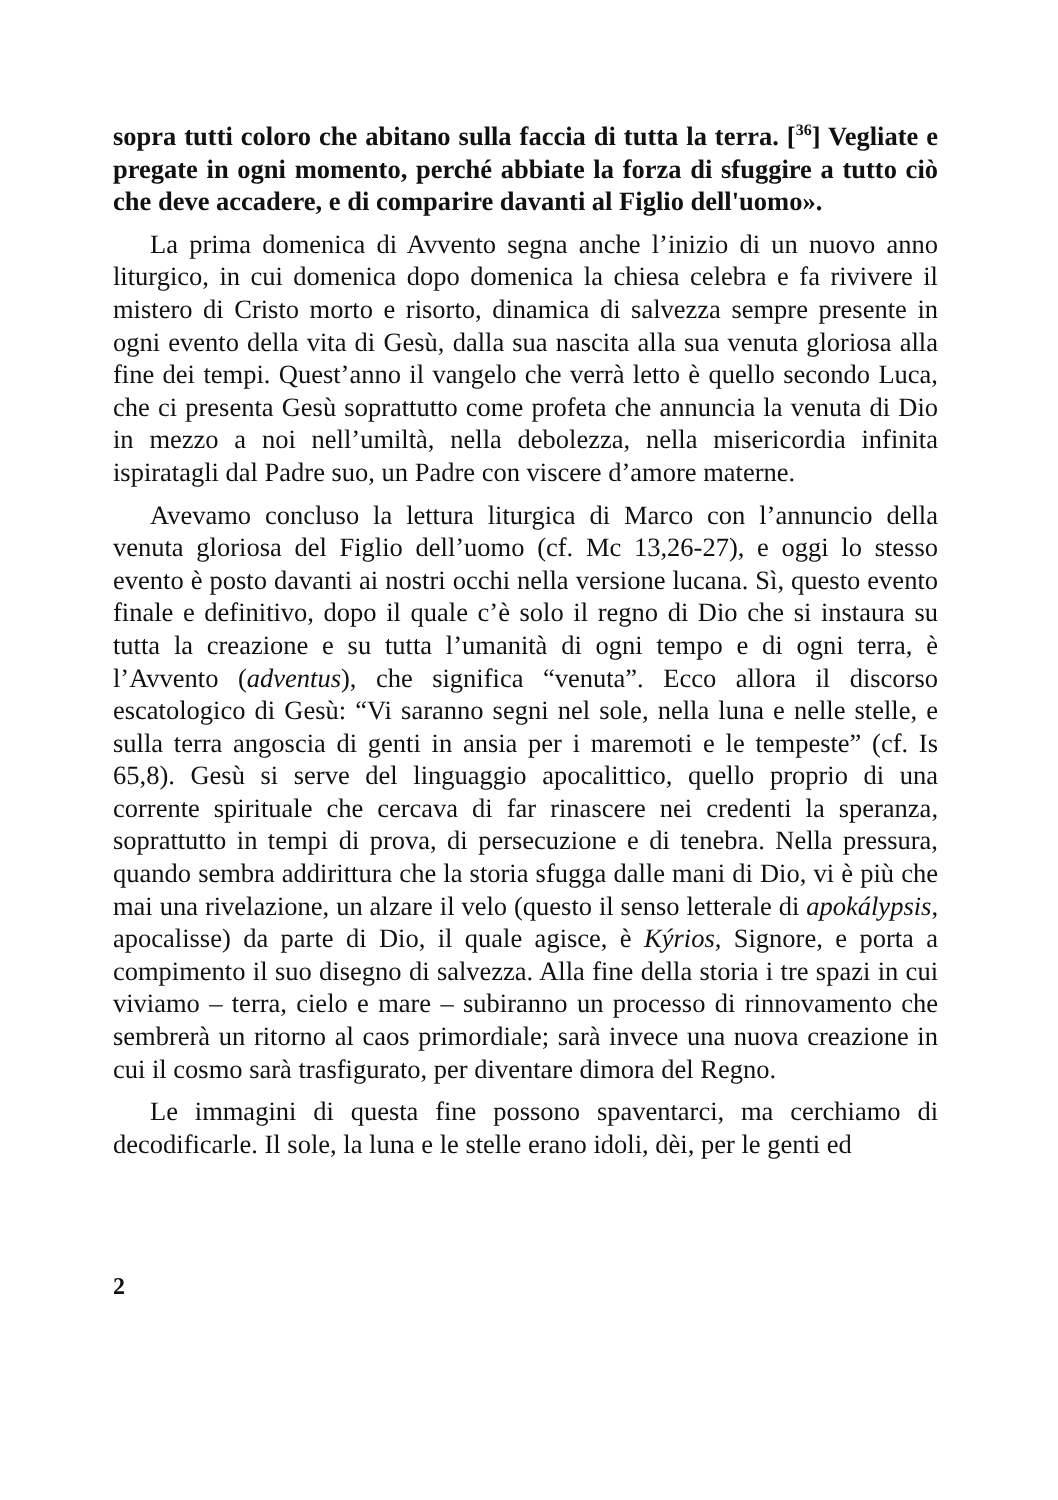sopra tutti coloro che abitano sulla faccia di tutta la terra. [<sup>36</sup>] Vegliate e pregate in ogni momento, perché abbiate la forza di sfuggire a tutto ciò che deve accadere, e di comparire davanti al Figlio dell'uomo».
La prima domenica di Avvento segna anche l’inizio di un nuovo anno liturgico, in cui domenica dopo domenica la chiesa celebra e fa rivivere il mistero di Cristo morto e risorto, dinamica di salvezza sempre presente in ogni evento della vita di Gesù, dalla sua nascita alla sua venuta gloriosa alla fine dei tempi. Quest’anno il vangelo che verrà letto è quello secondo Luca, che ci presenta Gesù soprattutto come profeta che annuncia la venuta di Dio in mezzo a noi nell’umiltà, nella debolezza, nella misericordia infinita ispiratagli dal Padre suo, un Padre con viscere d’amore materne.
Avevamo concluso la lettura liturgica di Marco con l’annuncio della venuta gloriosa del Figlio dell’uomo (cf. Mc 13,26-27), e oggi lo stesso evento è posto davanti ai nostri occhi nella versione lucana. Sì, questo evento finale e definitivo, dopo il quale c’è solo il regno di Dio che si instaura su tutta la creazione e su tutta l’umanità di ogni tempo e di ogni terra, è l’Avvento (adventus), che significa “venuta”. Ecco allora il discorso escatologico di Gesù: “Vi saranno segni nel sole, nella luna e nelle stelle, e sulla terra angoscia di genti in ansia per i maremoti e le tempeste” (cf. Is 65,8). Gesù si serve del linguaggio apocalittico, quello proprio di una corrente spirituale che cercava di far rinascere nei credenti la speranza, soprattutto in tempi di prova, di persecuzione e di tenebra. Nella pressura, quando sembra addirittura che la storia sfugga dalle mani di Dio, vi è più che mai una rivelazione, un alzare il velo (questo il senso letterale di apokálypsis, apocalisse) da parte di Dio, il quale agisce, è Kýrios, Signore, e porta a compimento il suo disegno di salvezza. Alla fine della storia i tre spazi in cui viviamo – terra, cielo e mare – subiranno un processo di rinnovamento che sembrerà un ritorno al caos primordiale; sarà invece una nuova creazione in cui il cosmo sarà trasfigurato, per diventare dimora del Regno.
Le immagini di questa fine possono spaventarci, ma cerchiamo di decodificarle. Il sole, la luna e le stelle erano idoli, dèi, per le genti ed
2